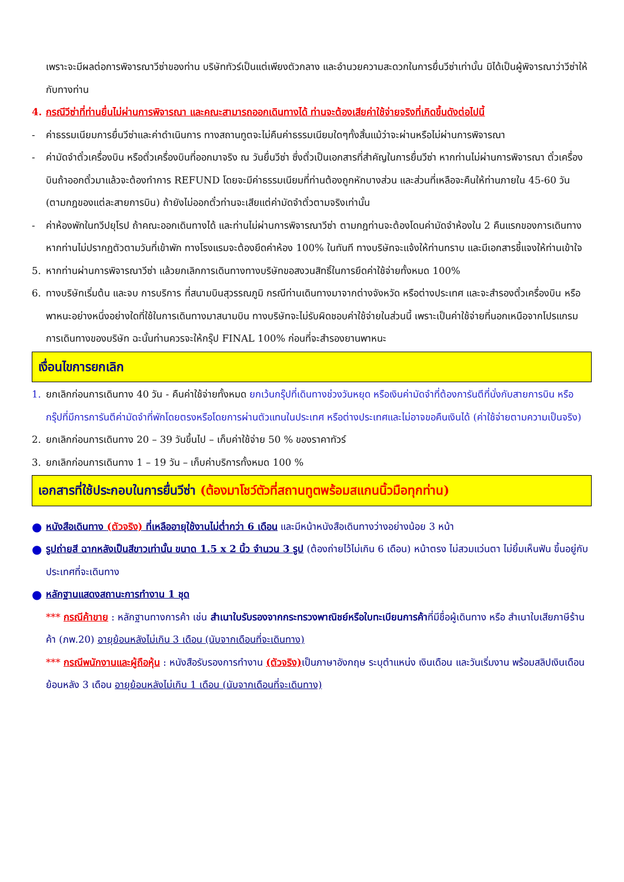เพราะจะมีผลต่อการพิจารณาวีซ่าของท่าน บริษัททัวร์เป็นแต่เพียงตัวกลาง และอำนวยความสะดวกในการยื่นวีซ่าเท่านั้น มิได้เป็นผู้พิจารณาว่าวีซ่าให้กับทางท่าน
4. กรณีวีซ่าที่ท่านยื่นไม่ผ่านการพิจารณา และคณะสามารถออกเดินทางได้ ท่านจะต้องเสียค่าใช้จ่ายจริงที่เกิดขึ้นดังต่อไปนี้
- ค่าธรรมเนียมการยื่นวีซ่าและค่าดำเนินการ ทางสถานทูตจะไม่คืนค่าธรรมเนียมใดๆทั้งสิ้นแม้ว่าจะผ่านหรือไม่ผ่านการพิจารณา
- ค่ามัดจำตั๋วเครื่องบิน หรือตั๋วเครื่องบินที่ออกมาจริง ณ วันยื่นวีซ่า ซึ่งตั๋วเป็นเอกสารที่สำคัญในการยื่นวีซ่า หากท่านไม่ผ่านการพิจารณา ตั๋วเครื่องบินถ้าออกตั๋วมาแล้วจะต้องทำการ REFUND โดยจะมีค่าธรรมเนียมที่ท่านต้องถูกหักบางส่วน และส่วนที่เหลือจะคืนให้ท่านภายใน 45-60 วัน (ตามกฎของแต่ละสายการบิน) ถ้ายังไม่ออกตั๋วท่านจะเสียแต่ค่ามัดจำตั๋วตามจริงเท่านั้น
- ค่าห้องพักในทวีปยุโรป ถ้าคณะออกเดินทางได้ และท่านไม่ผ่านการพิจารณาวีซ่า ตามกฎท่านจะต้องโดนค่ามัดจำห้องใน 2 คืนแรกของการเดินทางหากท่านไม่ปรากฏตัวตามวันที่เข้าพัก ทางโรงแรมจะต้องยึดค่าห้อง 100% ในทันที ทางบริษัทจะแจ้งให้ท่านทราบ และมีเอกสารชี้แจงให้ท่านเข้าใจ
5. หากท่านผ่านการพิจารณาวีซ่า แล้วยกเลิกการเดินทางทางบริษัทขอสงวนสิทธิ์ในการยึดค่าใช้จ่ายทั้งหมด 100%
6. ทางบริษัทเริ่มต้น และจบ การบริการ ที่สนามบินสุวรรณภูมิ กรณีท่านเดินทางมาจากต่างจังหวัด หรือต่างประเทศ และจะสำรองตั๋วเครื่องบิน หรือพาหนะอย่างหนึ่งอย่างใดที่ใช้ในการเดินทางมาสนามบิน ทางบริษัทจะไม่รับผิดชอบค่าใช้จ่ายในส่วนนี้ เพราะเป็นค่าใช้จ่ายที่นอกเหนือจากโปรแกรมการเดินทางของบริษัท ฉะนั้นท่านควรจะให้กรุ๊ป FINAL 100% ก่อนที่จะสำรองยานพาหนะ
เงื่อนไขการยกเลิก
1. ยกเลิกก่อนการเดินทาง 40 วัน - คืนค่าใช้จ่ายทั้งหมด ยกเว้นกรุ๊ปที่เดินทางช่วงวันหยุด หรือเงินค่ามัดจำที่ต้องการันตีที่นั่งกับสายการบิน หรือ กรุ๊ปที่มีการการันตีค่ามัดจำที่พักโดยตรงหรือโดยการผ่านตัวแทนในประเทศ หรือต่างประเทศและไม่อาจขอคืนเงินได้ (ค่าใช้จ่ายตามความเป็นจริง)
2. ยกเลิกก่อนการเดินทาง 20 – 39 วันขึ้นไป – เก็บค่าใช้จ่าย 50 % ของราคาทัวร์
3. ยกเลิกก่อนการเดินทาง 1 – 19 วัน – เก็บค่าบริการทั้งหมด 100 %
เอกสารที่ใช้ประกอบในการยื่นวีซ่า (ต้องมาโชว์ตัวที่สถานทูตพร้อมสแกนนิ้วมือทุกท่าน)
●
หนังสือเดินทาง (ตัวจริง) ที่เหลืออายุใช้งานไม่ต่ำกว่า 6 เดือน และมีหน้าหนังสือเดินทางว่างอย่างน้อย 3 หน้า
●
รูปถ่ายสี ฉากหลังเป็นสีขาวเท่านั้น ขนาด 1.5 x 2 นิ้ว จำนวน 3 รูป (ต้องถ่ายไว้ไม่เกิน 6 เดือน) หน้าตรง ไม่สวมแว่นตา ไม่ยิ้มเห็นฟัน ขึ้นอยู่กับประเทศที่จะเดินทาง
●
หลักฐานแสดงสถานะการทำงาน 1 ชุด
*** กรณีค้าขาย : หลักฐานทางการค้า เช่น สำเนาใบรับรองจากกระทรวงพาณิชย์หรือใบทะเบียนการค้าที่มีชื่อผู้เดินทาง หรือ สำเนาใบเสียภาษีร้านค้า (ภพ.20) อายุย้อนหลังไม่เกิน 3 เดือน (นับจากเดือนที่จะเดินทาง)
*** กรณีพนักงานและผู้ถือหุ้น : หนังสือรับรองการทำงาน (ตัวจริง) เป็นภาษาอังกฤษ ระบุตำแหน่ง เงินเดือน และวันเริ่มงาน พร้อมสลิปเงินเดือน ย้อนหลัง 3 เดือน อายุย้อนหลังไม่เกิน 1 เดือน (นับจากเดือนที่จะเดินทาง)